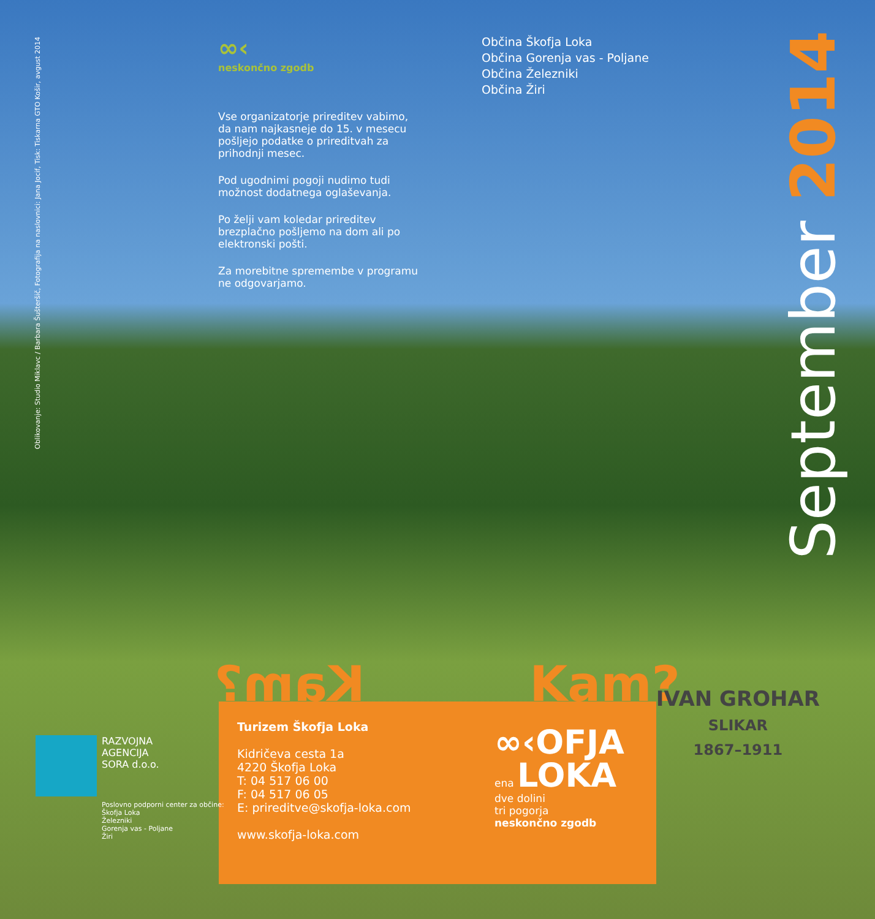Oblikovanje: Studio Miklavc / Barbara Šušteršič, Fotografija na naslovnici: Jana Jocif, Tisk: Tiskarna GTO Košir, avgust 2014
∞‹
neskončno zgodb
Vse organizatorje prireditev vabimo, da nam najkasneje do 15. v mesecu pošljejo podatke o prireditvah za prihodnji mesec.
Pod ugodnimi pogoji nudimo tudi možnost dodatnega oglaševanja.
Po želji vam koledar prireditev brezplačno pošljemo na dom ali po elektronski pošti.
Za morebitne spremembe v programu ne odgovarjamo.
Občina Škofja Loka
Občina Gorenja vas - Poljane
Občina Železniki
Občina Žiri
September 2014
Kam? Kam?
IVAN GROHAR
SLIKAR
1867–1911
Turizem Škofja Loka
Kidričeva cesta 1a
4220 Škofja Loka
T: 04 517 06 00
F: 04 517 06 05
E: prireditve@skofja-loka.com
www.skofja-loka.com
∞‹OFJA
ena LOKA
dve dolini
tri pogorja
neskončno zgodb
RAZVOJNA
AGENCIJA
SORA d.o.o.
Poslovno podporni center za občine:
Škofja Loka
Železniki
Gorenja vas - Poljane
Žiri